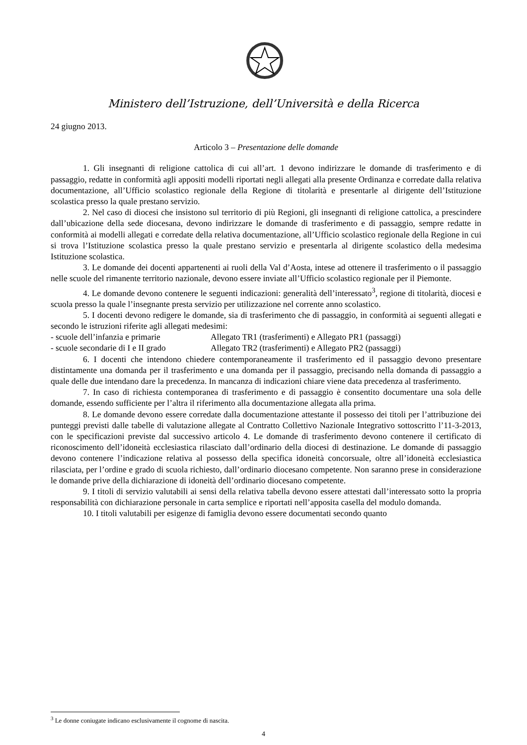Ministero dell’Istruzione, dell’Università e della Ricerca
24 giugno 2013.
Articolo 3 – Presentazione delle domande
1. Gli insegnanti di religione cattolica di cui all’art. 1 devono indirizzare le domande di trasferimento e di passaggio, redatte in conformità agli appositi modelli riportati negli allegati alla presente Ordinanza e corredate dalla relativa documentazione, all’Ufficio scolastico regionale della Regione di titolarità e presentarle al dirigente dell’Istituzione scolastica presso la quale prestano servizio.
2. Nel caso di diocesi che insistono sul territorio di più Regioni, gli insegnanti di religione cattolica, a prescindere dall’ubicazione della sede diocesana, devono indirizzare le domande di trasferimento e di passaggio, sempre redatte in conformità ai modelli allegati e corredate della relativa documentazione, all’Ufficio scolastico regionale della Regione in cui si trova l’Istituzione scolastica presso la quale prestano servizio e presentarla al dirigente scolastico della medesima Istituzione scolastica.
3. Le domande dei docenti appartenenti ai ruoli della Val d’Aosta, intese ad ottenere il trasferimento o il passaggio nelle scuole del rimanente territorio nazionale, devono essere inviate all’Ufficio scolastico regionale per il Piemonte.
4. Le domande devono contenere le seguenti indicazioni: generalità dell’interessato<sup>3</sup>, regione di titolarità, diocesi e scuola presso la quale l’insegnante presta servizio per utilizzazione nel corrente anno scolastico.
5. I docenti devono redigere le domande, sia di trasferimento che di passaggio, in conformità ai seguenti allegati e secondo le istruzioni riferite agli allegati medesimi:
- scuole dell’infanzia e primarie Allegato TR1 (trasferimenti) e Allegato PR1 (passaggi)
- scuole secondarie di I e II grado Allegato TR2 (trasferimenti) e Allegato PR2 (passaggi)
6. I docenti che intendono chiedere contemporaneamente il trasferimento ed il passaggio devono presentare distintamente una domanda per il trasferimento e una domanda per il passaggio, precisando nella domanda di passaggio a quale delle due intendano dare la precedenza. In mancanza di indicazioni chiare viene data precedenza al trasferimento.
7. In caso di richiesta contemporanea di trasferimento e di passaggio è consentito documentare una sola delle domande, essendo sufficiente per l’altra il riferimento alla documentazione allegata alla prima.
8. Le domande devono essere corredate dalla documentazione attestante il possesso dei titoli per l’attribuzione dei punteggi previsti dalle tabelle di valutazione allegate al Contratto Collettivo Nazionale Integrativo sottoscritto l’11-3-2013, con le specificazioni previste dal successivo articolo 4. Le domande di trasferimento devono contenere il certificato di riconoscimento dell’idoneità ecclesiastica rilasciato dall’ordinario della diocesi di destinazione. Le domande di passaggio devono contenere l’indicazione relativa al possesso della specifica idoneità concorsuale, oltre all’idoneità ecclesiastica rilasciata, per l’ordine e grado di scuola richiesto, dall’ordinario diocesano competente. Non saranno prese in considerazione le domande prive della dichiarazione di idoneità dell’ordinario diocesano competente.
9. I titoli di servizio valutabili ai sensi della relativa tabella devono essere attestati dall’interessato sotto la propria responsabilità con dichiarazione personale in carta semplice e riportati nell’apposita casella del modulo domanda.
10. I titoli valutabili per esigenze di famiglia devono essere documentati secondo quanto
<sup>3</sup> Le donne coniugate indicano esclusivamente il cognome di nascita.
4